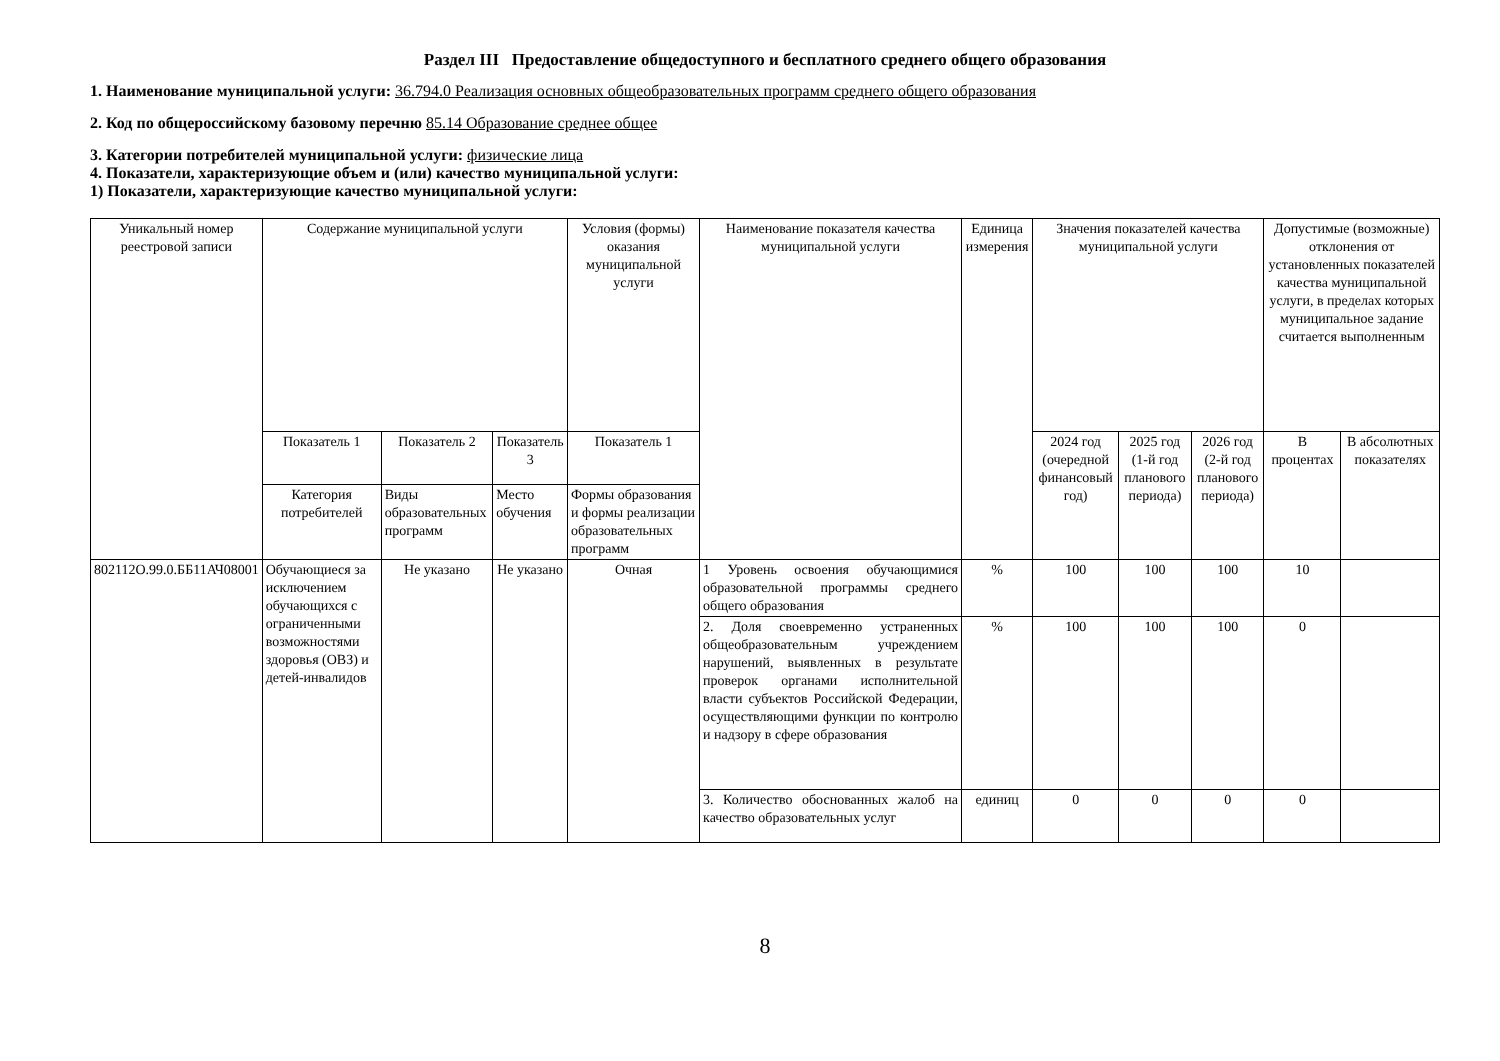Раздел III Предоставление общедоступного и бесплатного среднего общего образования
1. Наименование муниципальной услуги: 36.794.0 Реализация основных общеобразовательных программ среднего общего образования
2. Код по общероссийскому базовому перечню 85.14 Образование среднее общее
3. Категории потребителей муниципальной услуги: физические лица
4. Показатели, характеризующие объем и (или) качество муниципальной услуги:
1) Показатели, характеризующие качество муниципальной услуги:
| Уникальный номер реестровой записи | Содержание муниципальной услуги | | | Условия (формы) оказания муниципальной услуги | Наименование показателя качества муниципальной услуги | Единица измерения | Значения показателей качества муниципальной услуги | | | Допустимые (возможные) отклонения от установленных показателей качества муниципальной услуги, в пределах которых муниципальное задание считается выполненным | |
| --- | --- | --- | --- | --- | --- | --- | --- | --- | --- | --- | --- |
| | Показатель 1 | Показатель 2 | Показатель 3 | Показатель 1 | | | 2024 год (очередной финансовый год) | 2025 год (1-й год планового периода) | 2026 год (2-й год планового периода) | В процентах | В абсолютных показателях |
| | Категория потребителей | Виды образовательных программ | Место обучения | Формы образования и формы реализации образовательных программ | | | | | | | |
| 802112О.99.0.ББ11АЧ08001 | Обучающиеся за исключением обучающихся с ограниченными возможностями здоровья (ОВЗ) и детей-инвалидов | Не указано | Не указано | Очная | 1 Уровень освоения обучающимися образовательной программы среднего общего образования | % | 100 | 100 | 100 | 10 | |
| | | | | | 2. Доля своевременно устраненных общеобразовательным учреждением нарушений, выявленных в результате проверок органами исполнительной власти субъектов Российской Федерации, осуществляющими функции по контролю и надзору в сфере образования | % | 100 | 100 | 100 | 0 | |
| | | | | | 3. Количество обоснованных жалоб на качество образовательных услуг | единиц | 0 | 0 | 0 | 0 | |
8